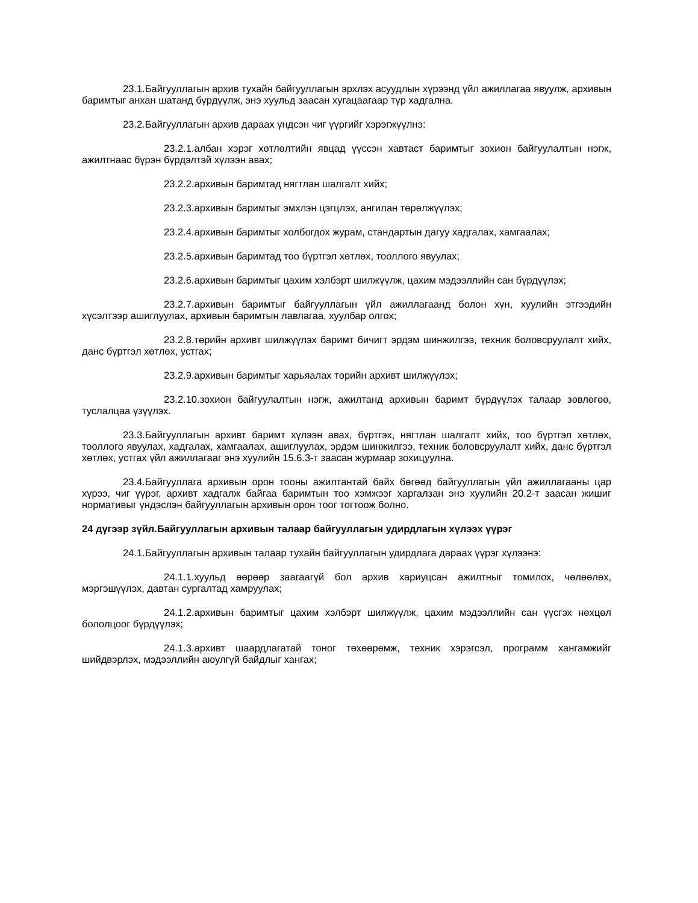23.1.Байгууллагын архив тухайн байгууллагын эрхлэх асуудлын хүрээнд үйл ажиллагаа явуулж, архивын баримтыг анхан шатанд бүрдүүлж, энэ хуульд заасан хугацаагаар түр хадгална.
23.2.Байгууллагын архив дараах үндсэн чиг үүргийг хэрэгжүүлнэ:
23.2.1.албан хэрэг хөтлөлтийн явцад үүссэн хавтаст баримтыг зохион байгуулалтын нэгж, ажилтнаас бүрэн бүрдэлтэй хүлээн авах;
23.2.2.архивын баримтад нягтлан шалгалт хийх;
23.2.3.архивын баримтыг эмхлэн цэгцлэх, ангилан төрөлжүүлэх;
23.2.4.архивын баримтыг холбогдох журам, стандартын дагуу хадгалах, хамгаалах;
23.2.5.архивын баримтад тоо бүртгэл хөтлөх, тооллого явуулах;
23.2.6.архивын баримтыг цахим хэлбэрт шилжүүлж, цахим мэдээллийн сан бүрдүүлэх;
23.2.7.архивын баримтыг байгууллагын үйл ажиллагаанд болон хүн, хуулийн этгээдийн хүсэлтээр ашиглуулах, архивын баримтын лавлагаа, хуулбар олгох;
23.2.8.төрийн архивт шилжүүлэх баримт бичигт эрдэм шинжилгээ, техник боловсруулалт хийх, данс бүртгэл хөтлөх, устгах;
23.2.9.архивын баримтыг харьяалах төрийн архивт шилжүүлэх;
23.2.10.зохион байгуулалтын нэгж, ажилтанд архивын баримт бүрдүүлэх талаар зөвлөгөө, туслалцаа үзүүлэх.
23.3.Байгууллагын архивт баримт хүлээн авах, бүртгэх, нягтлан шалгалт хийх, тоо бүртгэл хөтлөх, тооллого явуулах, хадгалах, хамгаалах, ашиглуулах, эрдэм шинжилгээ, техник боловсруулалт хийх, данс бүртгэл хөтлөх, устгах үйл ажиллагааг энэ хуулийн 15.6.3-т заасан журмаар зохицуулна.
23.4.Байгууллага архивын орон тооны ажилтантай байх бөгөөд байгууллагын үйл ажиллагааны цар хүрээ, чиг үүрэг, архивт хадгалж байгаа баримтын тоо хэмжээг харгалзан энэ хуулийн 20.2-т заасан жишиг нормативыг үндэслэн байгууллагын архивын орон тоог тогтоож болно.
24 дүгээр зүйл.Байгууллагын архивын талаар байгууллагын удирдлагын хүлээх үүрэг
24.1.Байгууллагын архивын талаар тухайн байгууллагын удирдлага дараах үүрэг хүлээнэ:
24.1.1.хуульд өөрөөр заагаагүй бол архив хариуцсан ажилтныг томилох, чөлөөлөх, мэргэшүүлэх, давтан сургалтад хамруулах;
24.1.2.архивын баримтыг цахим хэлбэрт шилжүүлж, цахим мэдээллийн сан үүсгэх нөхцөл бололцоог бүрдүүлэх;
24.1.3.архивт шаардлагатай тоног төхөөрөмж, техник хэрэгсэл, программ хангамжийг шийдвэрлэх, мэдээллийн аюулгүй байдлыг хангах;